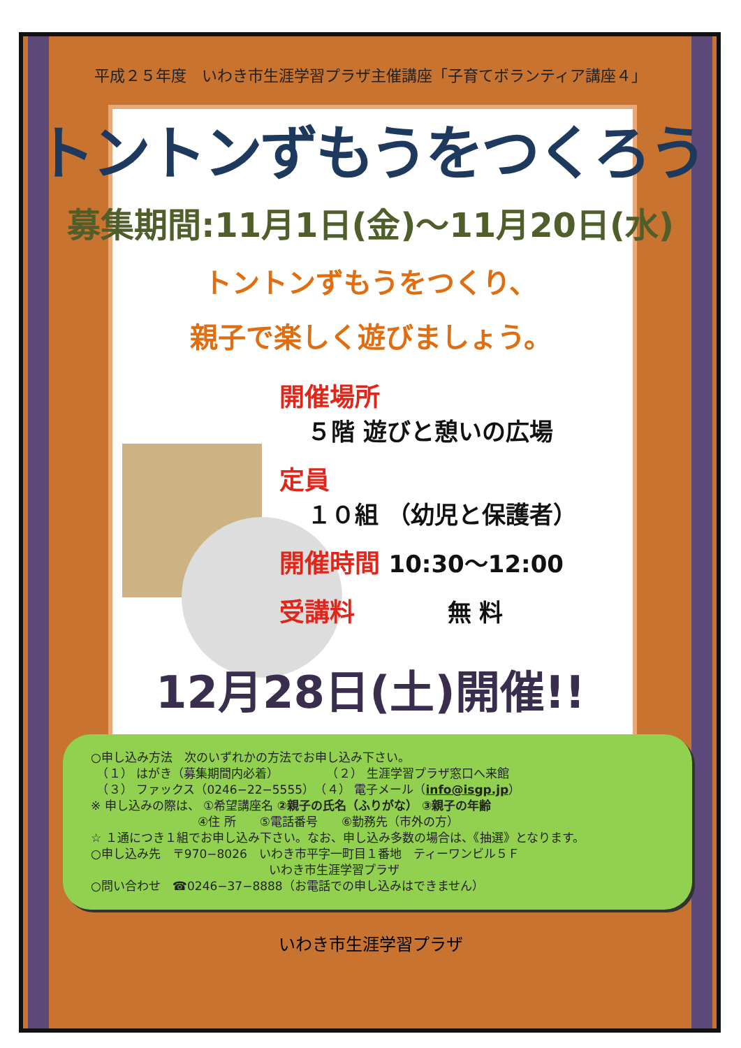平成２５年度　いわき市生涯学習プラザ主催講座「子育てボランティア講座４」
トントンずもうをつくろう
募集期間:11月1日(金)～11月20日(水)
トントンずもうをつくり、
親子で楽しく遊びましょう。
開催場所
５階 遊びと憩いの広場
定員
１０組 （幼児と保護者）
開催時間 10:30～12:00
受講料 無 料
12月28日(土)開催!!
○申し込み方法　次のいずれかの方法でお申し込み下さい。
　（１） はがき（募集期間内必着）　　　　　（２） 生涯学習プラザ窓口へ来館
　（３） ファックス（0246−22−5555）　（４） 電子メール（info@isgp.jp）
※ 申し込みの際は、 ①希望講座名 ②親子の氏名（ふりがな） ③親子の年齢
　　　　　　　　　④住 所　　⑤電話番号　　⑥勤務先（市外の方）
☆ １通につき１組でお申し込み下さい。なお、申し込み多数の場合は、《抽選》となります。
○申し込み先　〒970−8026　いわき市平字一町目１番地　ティーワンビル５Ｆ
　　　　　　　　　　　　　　　いわき市生涯学習プラザ
○問い合わせ　☎0246−37−8888（お電話での申し込みはできません）
いわき市生涯学習プラザ